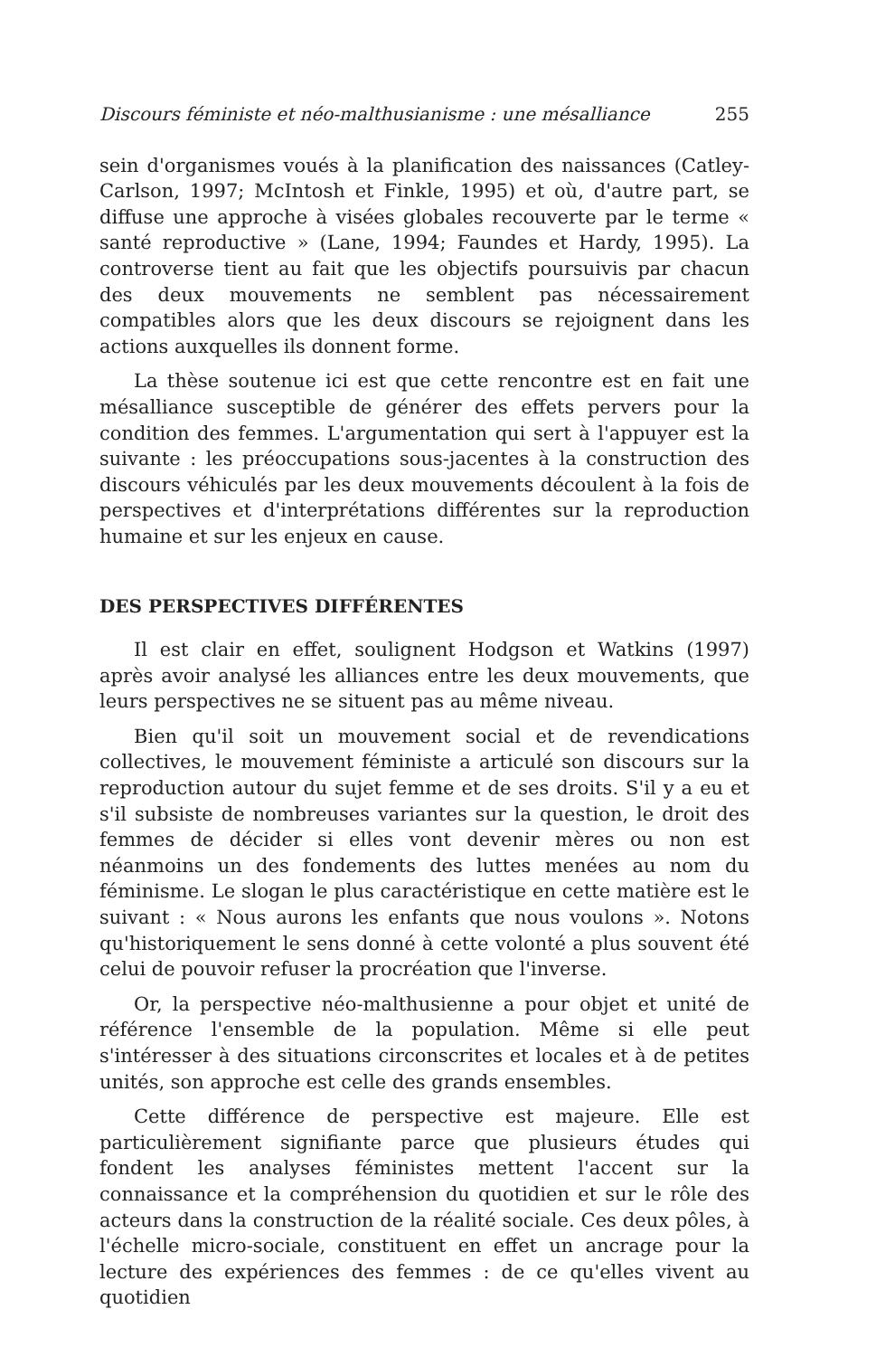Discours féministe et néo-malthusianisme : une mésalliance 255
sein d'organismes voués à la planification des naissances (Catley-Carlson, 1997; McIntosh et Finkle, 1995) et où, d'autre part, se diffuse une approche à visées globales recouverte par le terme « santé reproductive » (Lane, 1994; Faundes et Hardy, 1995). La controverse tient au fait que les objectifs poursuivis par chacun des deux mouvements ne semblent pas nécessairement compatibles alors que les deux discours se rejoignent dans les actions auxquelles ils donnent forme.
La thèse soutenue ici est que cette rencontre est en fait une mésalliance susceptible de générer des effets pervers pour la condition des femmes. L'argumentation qui sert à l'appuyer est la suivante : les préoccupations sous-jacentes à la construction des discours véhiculés par les deux mouvements découlent à la fois de perspectives et d'interprétations différentes sur la reproduction humaine et sur les enjeux en cause.
DES PERSPECTIVES DIFFÉRENTES
Il est clair en effet, soulignent Hodgson et Watkins (1997) après avoir analysé les alliances entre les deux mouvements, que leurs perspectives ne se situent pas au même niveau.
Bien qu'il soit un mouvement social et de revendications collectives, le mouvement féministe a articulé son discours sur la reproduction autour du sujet femme et de ses droits. S'il y a eu et s'il subsiste de nombreuses variantes sur la question, le droit des femmes de décider si elles vont devenir mères ou non est néanmoins un des fondements des luttes menées au nom du féminisme. Le slogan le plus caractéristique en cette matière est le suivant : « Nous aurons les enfants que nous voulons ». Notons qu'historiquement le sens donné à cette volonté a plus souvent été celui de pouvoir refuser la procréation que l'inverse.
Or, la perspective néo-malthusienne a pour objet et unité de référence l'ensemble de la population. Même si elle peut s'intéresser à des situations circonscrites et locales et à de petites unités, son approche est celle des grands ensembles.
Cette différence de perspective est majeure. Elle est particulièrement signifiante parce que plusieurs études qui fondent les analyses féministes mettent l'accent sur la connaissance et la compréhension du quotidien et sur le rôle des acteurs dans la construction de la réalité sociale. Ces deux pôles, à l'échelle micro-sociale, constituent en effet un ancrage pour la lecture des expériences des femmes : de ce qu'elles vivent au quotidien